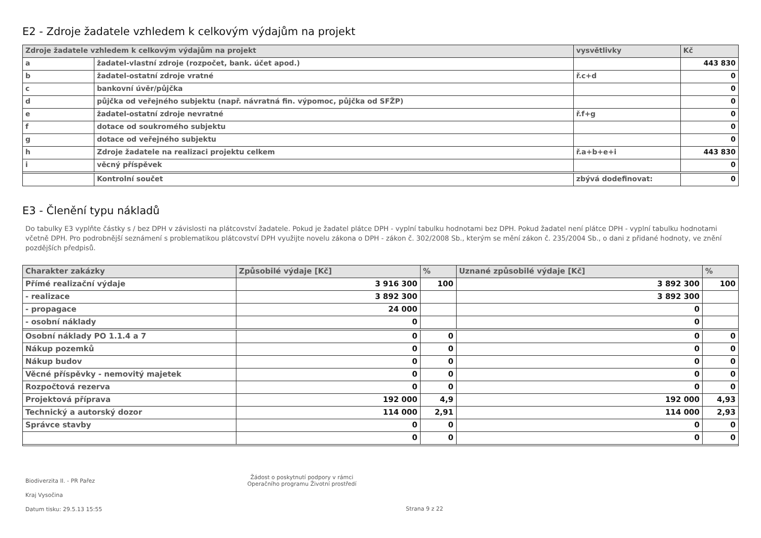E2 - Zdroje žadatele vzhledem k celkovým výdajům na projekt
| Zdroje žadatele vzhledem k celkovým výdajům na projekt | | vysvětlivky | Kč |
| --- | --- | --- | --- |
| a | žadatel-vlastní zdroje (rozpočet, bank. účet apod.) | | 443 830 |
| b | žadatel-ostatní zdroje vratné | ř.c+d | 0 |
| c | bankovní úvěr/půjčka | | 0 |
| d | půjčka od veřejného subjektu (např. návratná fin. výpomoc, půjčka od SFŽP) | | 0 |
| e | žadatel-ostatní zdroje nevratné | ř.f+g | 0 |
| f | dotace od soukromého subjektu | | 0 |
| g | dotace od veřejného subjektu | | 0 |
| h | Zdroje žadatele na realizaci projektu celkem | ř.a+b+e+i | 443 830 |
| i | věcný příspěvek | | 0 |
| | Kontrolní součet | zbývá dodefinovat: | 0 |
E3 - Členění typu nákladů
Do tabulky E3 vyplňte částky s / bez DPH v závislosti na plátcovství žadatele. Pokud je žadatel plátce DPH - vyplní tabulku hodnotami bez DPH. Pokud žadatel není plátce DPH - vyplní tabulku hodnotami včetně DPH. Pro podrobnější seznámení s problematikou plátcovství DPH využijte novelu zákona o DPH - zákon č. 302/2008 Sb., kterým se mění zákon č. 235/2004 Sb., o dani z přidané hodnoty, ve znění pozdějších předpisů.
| Charakter zakázky | Způsobilé výdaje [Kč] | % | Uznané způsobilé výdaje [Kč] | % |
| --- | --- | --- | --- | --- |
| Přímé realizační výdaje | 3 916 300 | 100 | 3 892 300 | 100 |
| - realizace | 3 892 300 | | 3 892 300 | |
| - propagace | 24 000 | | 0 | |
| - osobní náklady | 0 | | 0 | |
| Osobní náklady PO 1.1.4 a 7 | 0 | 0 | 0 | 0 |
| Nákup pozemků | 0 | 0 | 0 | 0 |
| Nákup budov | 0 | 0 | 0 | 0 |
| Věcné příspěvky - nemovitý majetek | 0 | 0 | 0 | 0 |
| Rozpočtová rezerva | 0 | 0 | 0 | 0 |
| Projektová příprava | 192 000 | 4,9 | 192 000 | 4,93 |
| Technický a autorský dozor | 114 000 | 2,91 | 114 000 | 2,93 |
| Správce stavby | 0 | 0 | 0 | 0 |
| | 0 | 0 | 0 | 0 |
Biodiverzita II. - PR Pařez
Kraj Vysočina
Datum tisku: 29.5.13 15:55
Žádost o poskytnutí podpory v rámci
Operačního programu Životní prostředí
Strana 9 z 22